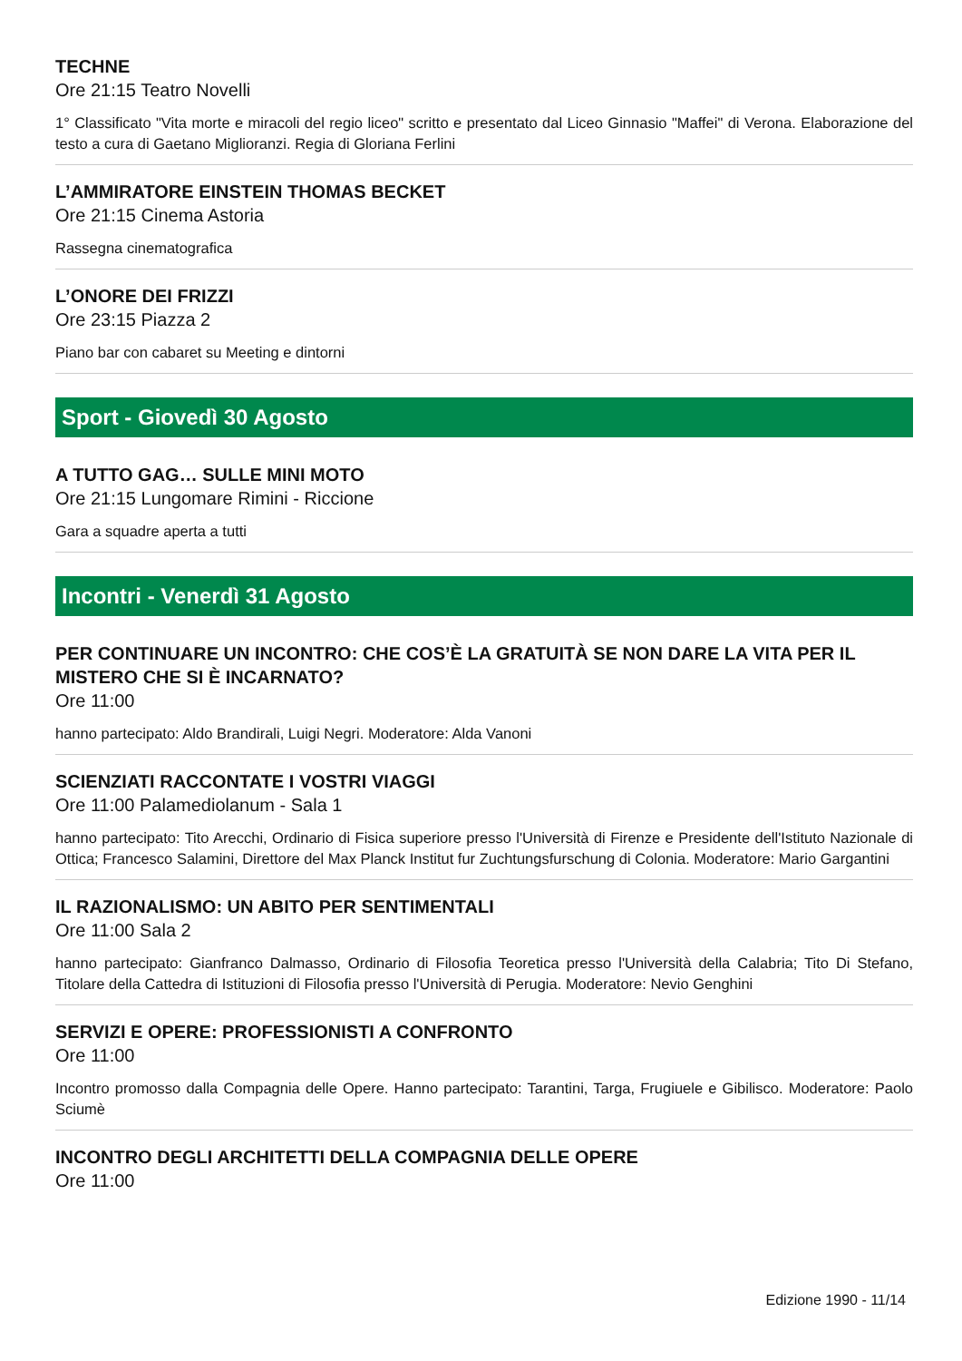TECHNE
Ore 21:15 Teatro Novelli
1° Classificato "Vita morte e miracoli del regio liceo" scritto e presentato dal Liceo Ginnasio "Maffei" di Verona. Elaborazione del testo a cura di Gaetano Miglioranzi. Regia di Gloriana Ferlini
L’AMMIRATORE EINSTEIN THOMAS BECKET
Ore 21:15 Cinema Astoria
Rassegna cinematografica
L’ONORE DEI FRIZZI
Ore 23:15 Piazza 2
Piano bar con cabaret su Meeting e dintorni
Sport - Giovedì 30 Agosto
A TUTTO GAG… SULLE MINI MOTO
Ore 21:15 Lungomare Rimini - Riccione
Gara a squadre aperta a tutti
Incontri - Venerdì 31 Agosto
PER CONTINUARE UN INCONTRO: CHE COS’È LA GRATUITÀ SE NON DARE LA VITA PER IL MISTERO CHE SI È INCARNATO?
Ore 11:00
hanno partecipato: Aldo Brandirali, Luigi Negri. Moderatore: Alda Vanoni
SCIENZIATI RACCONTATE I VOSTRI VIAGGI
Ore 11:00 Palamediolanum - Sala 1
hanno partecipato: Tito Arecchi, Ordinario di Fisica superiore presso l'Università di Firenze e Presidente dell'Istituto Nazionale di Ottica; Francesco Salamini, Direttore del Max Planck Institut fur Zuchtungsfurschung di Colonia. Moderatore: Mario Gargantini
IL RAZIONALISMO: UN ABITO PER SENTIMENTALI
Ore 11:00 Sala 2
hanno partecipato: Gianfranco Dalmasso, Ordinario di Filosofia Teoretica presso l'Università della Calabria; Tito Di Stefano, Titolare della Cattedra di Istituzioni di Filosofia presso l'Università di Perugia. Moderatore: Nevio Genghini
SERVIZI E OPERE: PROFESSIONISTI A CONFRONTO
Ore 11:00
Incontro promosso dalla Compagnia delle Opere. Hanno partecipato: Tarantini, Targa, Frugiuele e Gibilisco. Moderatore: Paolo Sciumè
INCONTRO DEGLI ARCHITETTI DELLA COMPAGNIA DELLE OPERE
Ore 11:00
Edizione 1990 - 11/14